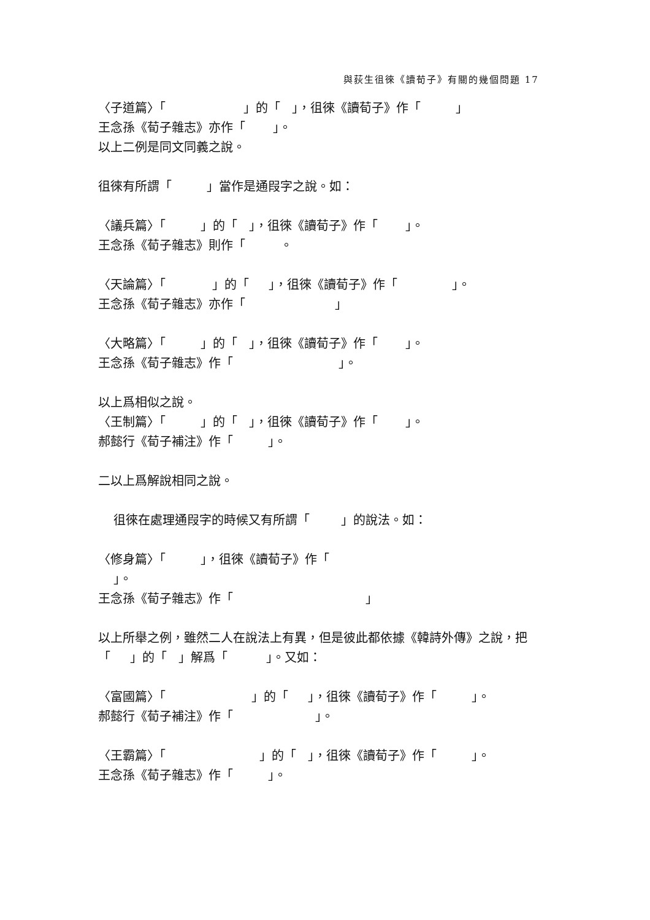與荻生徂徠《讀荀子》有關的幾個問題 17
〈子道篇〉「 」的「 」，徂徠《讀荀子》作「 」 王念孫《荀子雜志》亦作「 」。 以上二例是同文同義之說。
徂徠有所謂「 」當作是通叚字之說。如：
〈議兵篇〉「 」的「 」，徂徠《讀荀子》作「 」。 王念孫《荀子雜志》則作「 。
〈天論篇〉「 」的「 」，徂徠《讀荀子》作「 」。 王念孫《荀子雜志》亦作「 」
〈大略篇〉「 」的「 」，徂徠《讀荀子》作「 」。 王念孫《荀子雜志》作「 」。
以上爲相似之說。 〈王制篇〉「 」的「 」，徂徠《讀荀子》作「 」。 郝懿行《荀子補注》作「 」。
二以上爲解說相同之說。
徂徠在處理通叚字的時候又有所謂「 」的說法。如：
〈修身篇〉「 」，徂徠《讀荀子》作「 」。 王念孫《荀子雜志》作「 」
以上所舉之例，雖然二人在說法上有異，但是彼此都依據《韓詩外傳》之說，把 「 」的「 」解爲「 」。又如：
〈富國篇〉「 」的「 」，徂徠《讀荀子》作「 」。 郝懿行《荀子補注》作「 」。
〈王霸篇〉「 」的「 」，徂徠《讀荀子》作「 」。 王念孫《荀子雜志》作「 」。